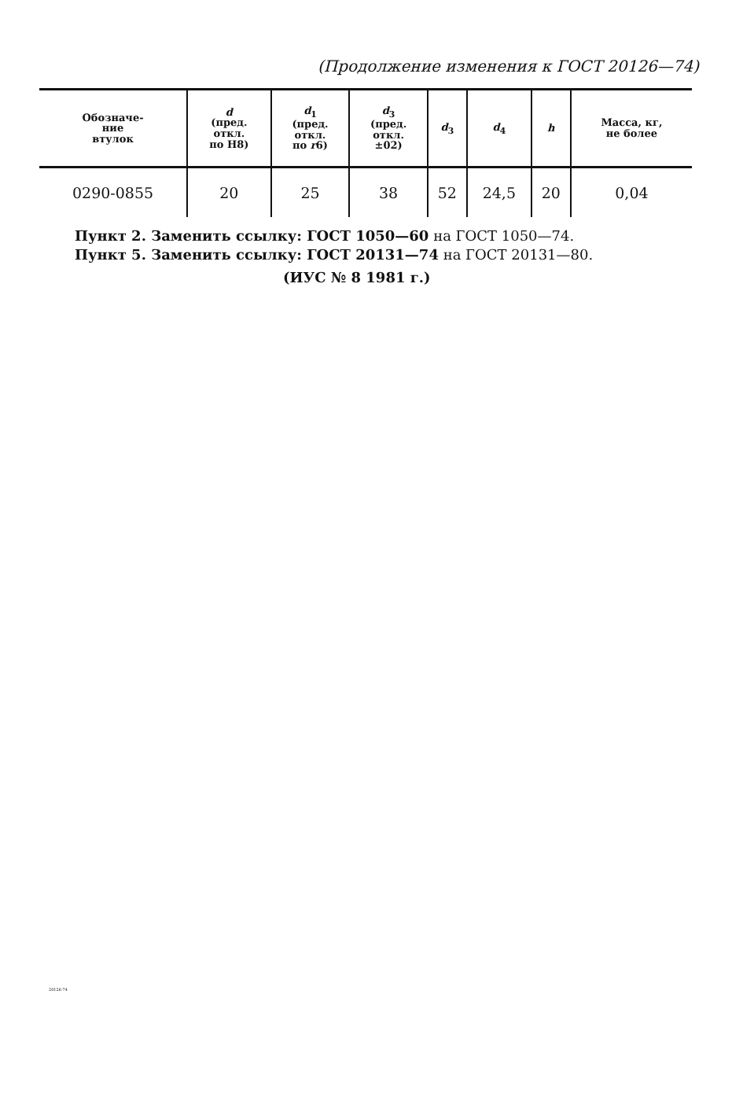(Продолжение изменения к ГОСТ 20126—74)
| Обозначе- ние втулок | d (пред. откл. по Н8) | d<sub>1</sub> (пред. откл. по r 6) | d<sub>3</sub> (пред. откл. ±02) | d<sub>3</sub> | d<sub>4</sub> | h | Масса, кг, не более |
| --- | --- | --- | --- | --- | --- | --- | --- |
| 0290-0855 | 20 | 25 | 38 | 52 | 24,5 | 20 | 0,04 |
Пункт 2. Заменить ссылку: ГОСТ 1050—60 на ГОСТ 1050—74.
Пункт 5. Заменить ссылку: ГОСТ 20131—74 на ГОСТ 20131—80.
(ИУС № 8 1981 г.)
20126-74